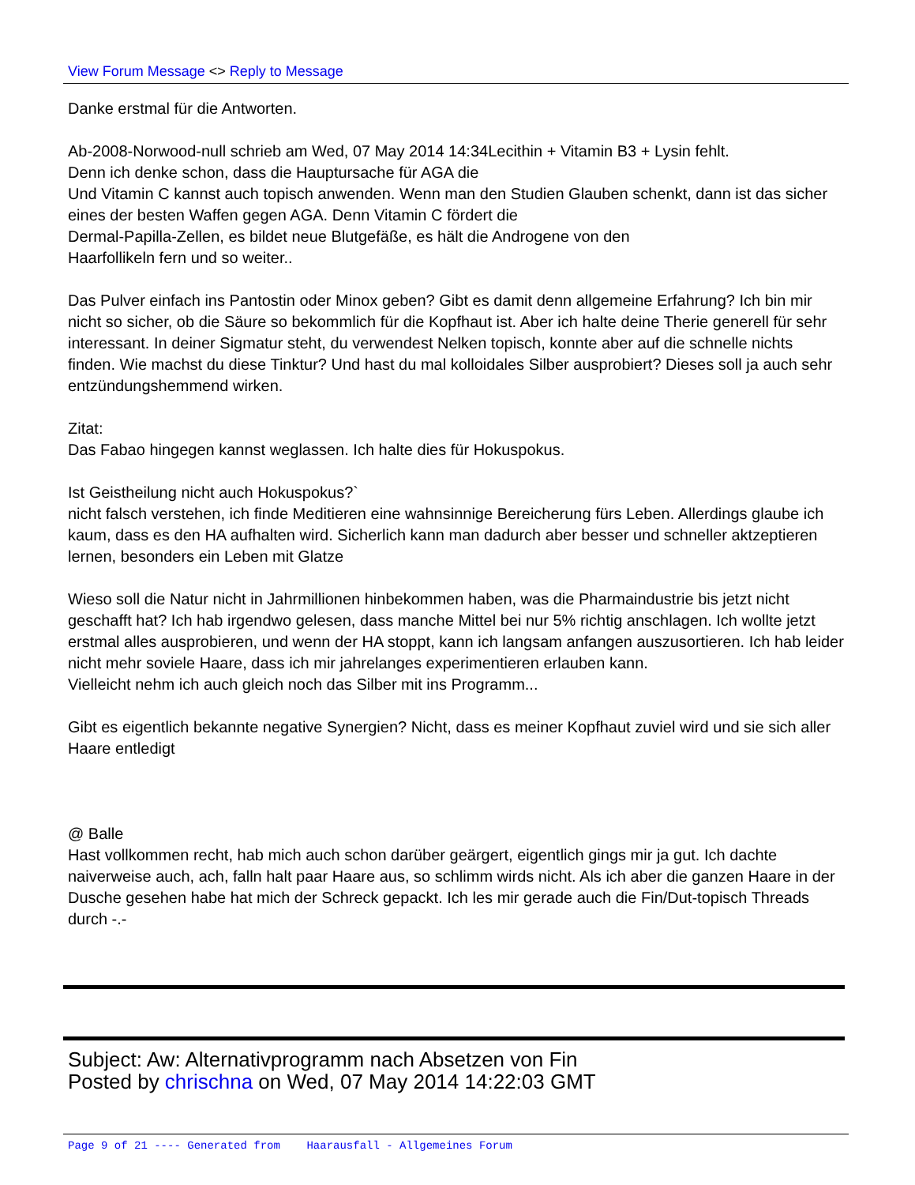View Forum Message <> Reply to Message
Danke erstmal für die Antworten.
Ab-2008-Norwood-null schrieb am Wed, 07 May 2014 14:34Lecithin + Vitamin B3 + Lysin fehlt.
Denn ich denke schon, dass die Hauptursache für AGA die
Und Vitamin C kannst auch topisch anwenden. Wenn man den Studien Glauben schenkt, dann ist das sicher eines der besten Waffen gegen AGA. Denn Vitamin C fördert die
Dermal-Papilla-Zellen, es bildet neue Blutgefäße, es hält die Androgene von den
Haarfollikeln fern und so weiter..
Das Pulver einfach ins Pantostin oder Minox geben? Gibt es damit denn allgemeine Erfahrung? Ich bin mir nicht so sicher, ob die Säure so bekommlich für die Kopfhaut ist. Aber ich halte deine Therie generell für sehr interessant. In deiner Sigmatur steht, du verwendest Nelken topisch, konnte aber auf die schnelle nichts finden. Wie machst du diese Tinktur? Und hast du mal kolloidales Silber ausprobiert? Dieses soll ja auch sehr entzündungshemmend wirken.
Zitat:
Das Fabao hingegen kannst weglassen. Ich halte dies für Hokuspokus.
Ist Geistheilung nicht auch Hokuspokus?`
nicht falsch verstehen, ich finde Meditieren eine wahnsinnige Bereicherung fürs Leben. Allerdings glaube ich kaum, dass es den HA aufhalten wird. Sicherlich kann man dadurch aber besser und schneller aktzeptieren lernen, besonders ein Leben mit Glatze
Wieso soll die Natur nicht in Jahrmillionen hinbekommen haben, was die Pharmaindustrie bis jetzt nicht geschafft hat? Ich hab irgendwo gelesen, dass manche Mittel bei nur 5% richtig anschlagen. Ich wollte jetzt erstmal alles ausprobieren, und wenn der HA stoppt, kann ich langsam anfangen auszusortieren. Ich hab leider nicht mehr soviele Haare, dass ich mir jahrelanges experimentieren erlauben kann.
Vielleicht nehm ich auch gleich noch das Silber mit ins Programm...
Gibt es eigentlich bekannte negative Synergien? Nicht, dass es meiner Kopfhaut zuviel wird und sie sich aller Haare entledigt
@ Balle
Hast vollkommen recht, hab mich auch schon darüber geärgert, eigentlich gings mir ja gut. Ich dachte naiverweise auch, ach, falln halt paar Haare aus, so schlimm wirds nicht. Als ich aber die ganzen Haare in der Dusche gesehen habe hat mich der Schreck gepackt. Ich les mir gerade auch die Fin/Dut-topisch Threads durch -.-
Subject: Aw: Alternativprogramm nach Absetzen von Fin
Posted by chrischna on Wed, 07 May 2014 14:22:03 GMT
Page 9 of 21 ---- Generated from Haarausfall - Allgemeines Forum